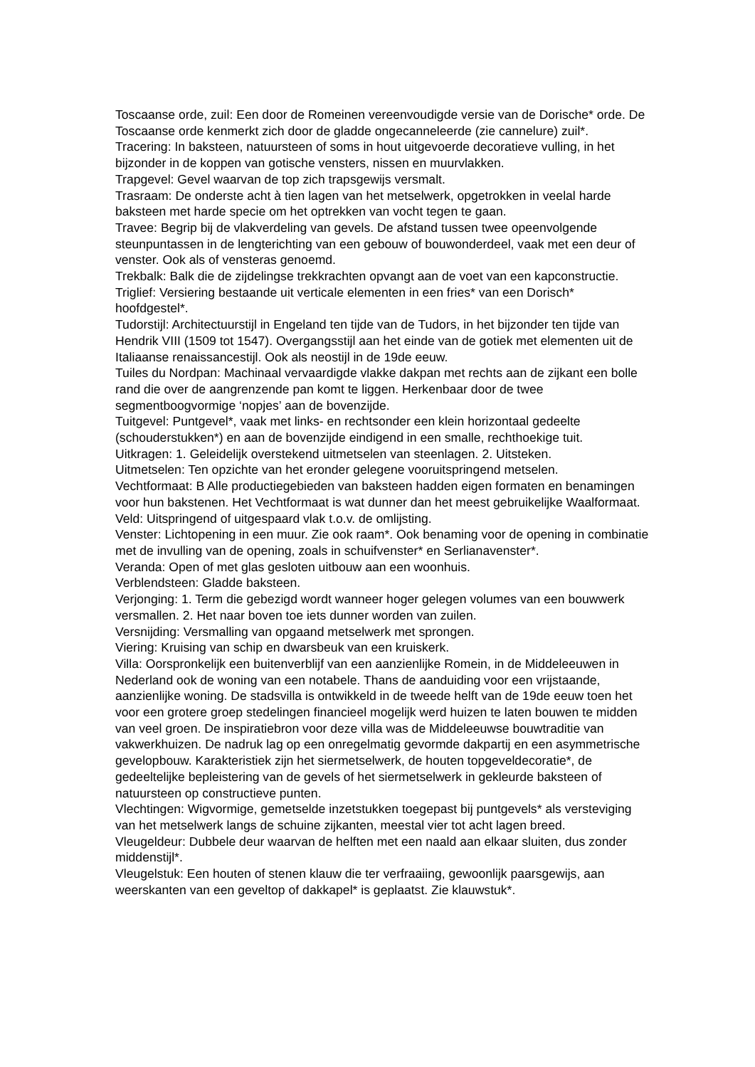Toscaanse orde, zuil: Een door de Romeinen vereenvoudigde versie van de Dorische* orde. De Toscaanse orde kenmerkt zich door de gladde ongecanneleerde (zie cannelure) zuil*.
Tracering: In baksteen, natuursteen of soms in hout uitgevoerde decoratieve vulling, in het bijzonder in de koppen van gotische vensters, nissen en muurvlakken.
Trapgevel: Gevel waarvan de top zich trapsgewijs versmalt.
Trasraam: De onderste acht à tien lagen van het metselwerk, opgetrokken in veelal harde baksteen met harde specie om het optrekken van vocht tegen te gaan.
Travee: Begrip bij de vlakverdeling van gevels. De afstand tussen twee opeenvolgende steunpuntassen in de lengterichting van een gebouw of bouwonderdeel, vaak met een deur of venster. Ook als of vensteras genoemd.
Trekbalk: Balk die de zijdelingse trekkrachten opvangt aan de voet van een kapconstructie.
Triglief: Versiering bestaande uit verticale elementen in een fries* van een Dorisch* hoofdgestel*.
Tudorstijl: Architectuurstijl in Engeland ten tijde van de Tudors, in het bijzonder ten tijde van Hendrik VIII (1509 tot 1547). Overgangsstijl aan het einde van de gotiek met elementen uit de Italiaanse renaissancestijl. Ook als neostijl in de 19de eeuw.
Tuiles du Nordpan: Machinaal vervaardigde vlakke dakpan met rechts aan de zijkant een bolle rand die over de aangrenzende pan komt te liggen. Herkenbaar door de twee segmentboogvormige ‘nopjes’ aan de bovenzijde.
Tuitgevel: Puntgevel*, vaak met links- en rechtsonder een klein horizontaal gedeelte (schouderstukken*) en aan de bovenzijde eindigend in een smalle, rechthoekige tuit.
Uitkragen: 1. Geleidelijk overstekend uitmetselen van steenlagen. 2. Uitsteken.
Uitmetselen: Ten opzichte van het eronder gelegene vooruitspringend metselen.
Vechtformaat: B Alle productiegebieden van baksteen hadden eigen formaten en benamingen voor hun bakstenen. Het Vechtformaat is wat dunner dan het meest gebruikelijke Waalformaat.
Veld: Uitspringend of uitgespaard vlak t.o.v. de omlijsting.
Venster: Lichtopening in een muur. Zie ook raam*. Ook benaming voor de opening in combinatie met de invulling van de opening, zoals in schuifvenster* en Serlianavenster*.
Veranda: Open of met glas gesloten uitbouw aan een woonhuis.
Verblendsteen: Gladde baksteen.
Verjonging: 1. Term die gebezigd wordt wanneer hoger gelegen volumes van een bouwwerk versmallen. 2. Het naar boven toe iets dunner worden van zuilen.
Versnijding: Versmalling van opgaand metselwerk met sprongen.
Viering: Kruising van schip en dwarsbeuk van een kruiskerk.
Villa: Oorspronkelijk een buitenverblijf van een aanzienlijke Romein, in de Middeleeuwen in Nederland ook de woning van een notabele. Thans de aanduiding voor een vrijstaande, aanzienlijke woning. De stadsvilla is ontwikkeld in de tweede helft van de 19de eeuw toen het voor een grotere groep stedelingen financieel mogelijk werd huizen te laten bouwen te midden van veel groen. De inspiratiebron voor deze villa was de Middeleeuwse bouwtraditie van vakwerkhuizen. De nadruk lag op een onregelmatig gevormde dakpartij en een asymmetrische gevelopbouw. Karakteristiek zijn het siermetselwerk, de houten topgeveldecoratie*, de gedeeltelijke bepleistering van de gevels of het siermetselwerk in gekleurde baksteen of natuursteen op constructieve punten.
Vlechtingen: Wigvormige, gemetselde inzetstukken toegepast bij puntgevels* als versteviging van het metselwerk langs de schuine zijkanten, meestal vier tot acht lagen breed.
Vleugeldeur: Dubbele deur waarvan de helften met een naald aan elkaar sluiten, dus zonder middenstijl*.
Vleugelstuk: Een houten of stenen klauw die ter verfraaiing, gewoonlijk paarsgewijs, aan weerskanten van een geveltop of dakkapel* is geplaatst. Zie klauwstuk*.